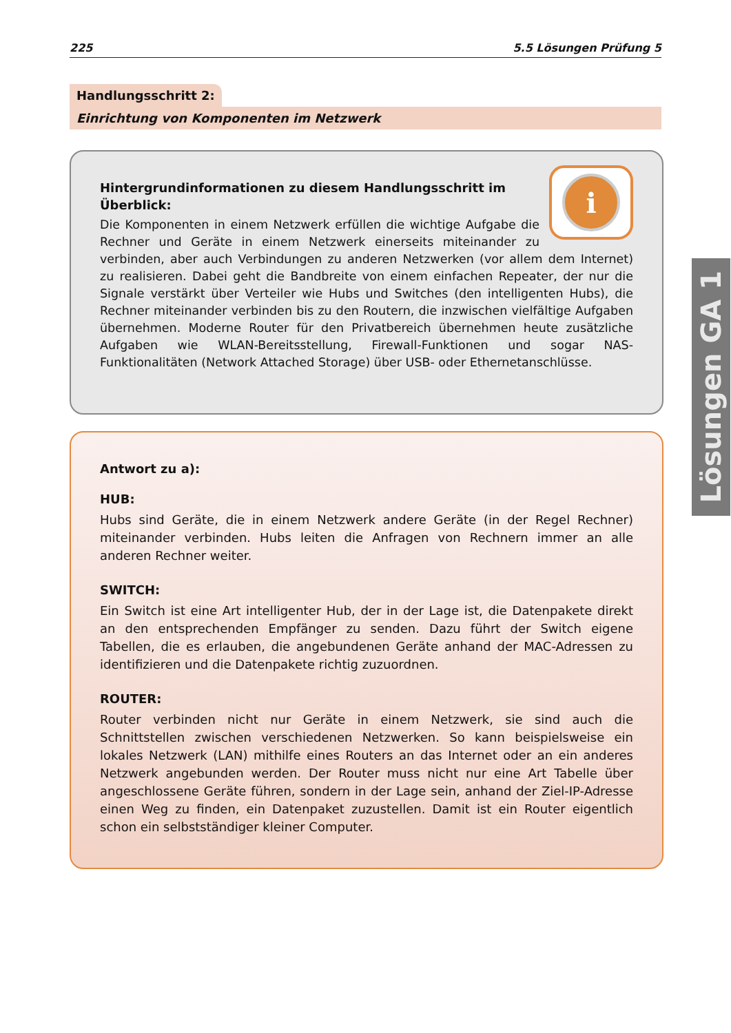225 5.5 Lösungen Prüfung 5
Handlungsschritt 2:
Einrichtung von Komponenten im Netzwerk
i
Hintergrundinformationen zu diesem Handlungsschritt im Überblick:
Die Komponenten in einem Netzwerk erfüllen die wichtige Aufgabe die Rechner und Geräte in einem Netzwerk einerseits miteinander zu verbinden, aber auch Verbindungen zu anderen Netzwerken (vor allem dem Internet) zu realisieren. Dabei geht die Bandbreite von einem einfachen Repeater, der nur die Signale verstärkt über Verteiler wie Hubs und Switches (den intelligenten Hubs), die Rechner miteinander verbinden bis zu den Routern, die inzwischen vielfältige Aufgaben übernehmen. Moderne Router für den Privatbereich übernehmen heute zusätzliche Aufgaben wie WLAN-Bereitsstellung, Firewall-Funktionen und sogar NAS-Funktionalitäten (Network Attached Storage) über USB- oder Ethernetanschlüsse.
Antwort zu a):
HUB:
Hubs sind Geräte, die in einem Netzwerk andere Geräte (in der Regel Rechner) miteinander verbinden. Hubs leiten die Anfragen von Rechnern immer an alle anderen Rechner weiter.
SWITCH:
Ein Switch ist eine Art intelligenter Hub, der in der Lage ist, die Datenpakete direkt an den entsprechenden Empfänger zu senden. Dazu führt der Switch eigene Tabellen, die es erlauben, die angebundenen Geräte anhand der MAC-Adressen zu identifizieren und die Datenpakete richtig zuzuordnen.
ROUTER:
Router verbinden nicht nur Geräte in einem Netzwerk, sie sind auch die Schnittstellen zwischen verschiedenen Netzwerken. So kann beispielsweise ein lokales Netzwerk (LAN) mithilfe eines Routers an das Internet oder an ein anderes Netzwerk angebunden werden. Der Router muss nicht nur eine Art Tabelle über angeschlossene Geräte führen, sondern in der Lage sein, anhand der Ziel-IP-Adresse einen Weg zu finden, ein Datenpaket zuzustellen. Damit ist ein Router eigentlich schon ein selbstständiger kleiner Computer.
Lösungen GA 1